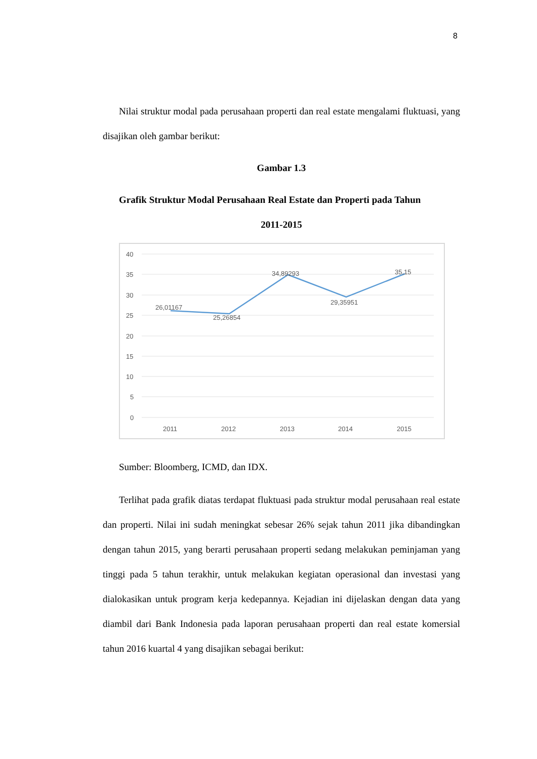8
Nilai struktur modal pada perusahaan properti dan real estate mengalami fluktuasi, yang disajikan oleh gambar berikut:
Gambar 1.3
Grafik Struktur Modal Perusahaan Real Estate dan Properti pada Tahun
2011-2015
40
35
30
25
20
15
10
5
0
26,01167
25,26854
34,89293
29,35951
35,15
2011
2012
2013
2014
2015
Sumber: Bloomberg, ICMD, dan IDX.
Terlihat pada grafik diatas terdapat fluktuasi pada struktur modal perusahaan real estate dan properti. Nilai ini sudah meningkat sebesar 26% sejak tahun 2011 jika dibandingkan dengan tahun 2015, yang berarti perusahaan properti sedang melakukan peminjaman yang tinggi pada 5 tahun terakhir, untuk melakukan kegiatan operasional dan investasi yang dialokasikan untuk program kerja kedepannya. Kejadian ini dijelaskan dengan data yang diambil dari Bank Indonesia pada laporan perusahaan properti dan real estate komersial tahun 2016 kuartal 4 yang disajikan sebagai berikut: